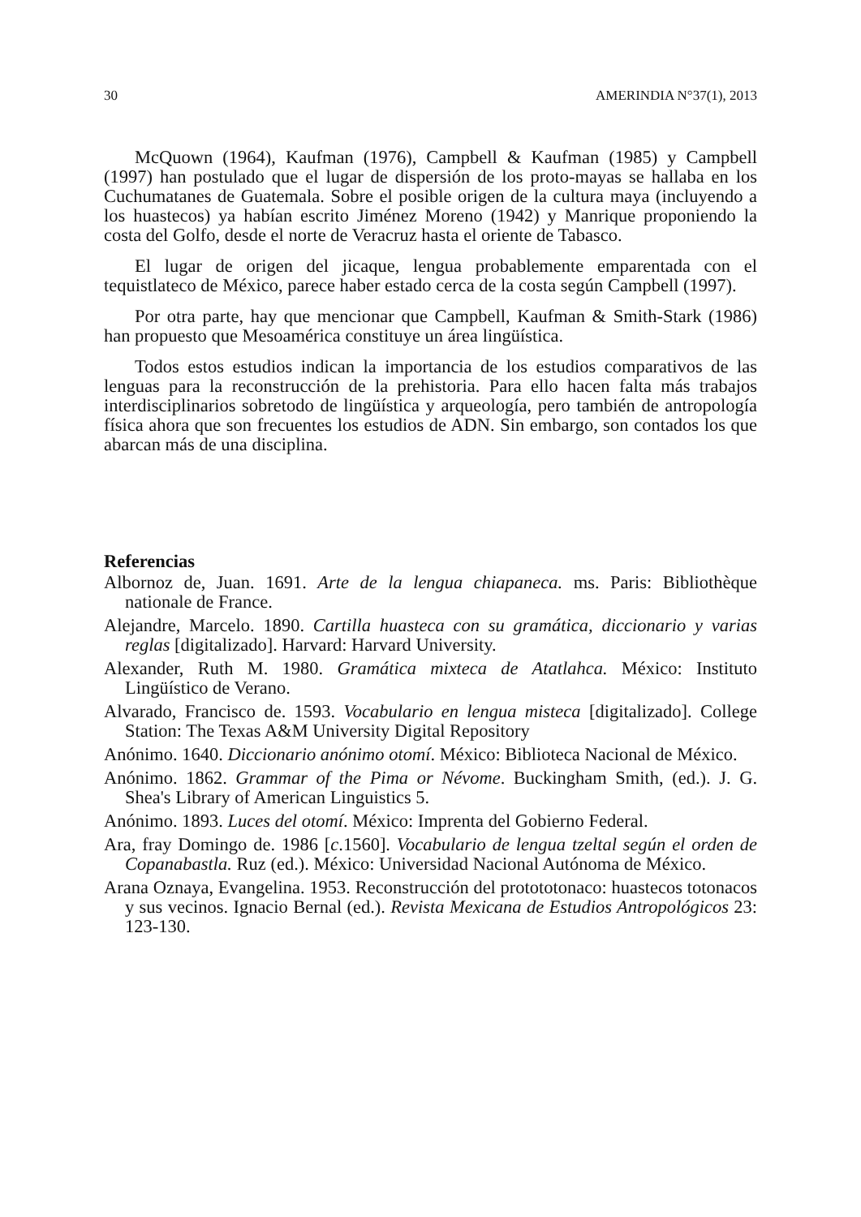30 AMERINDIA N°37(1), 2013
McQuown (1964), Kaufman (1976), Campbell & Kaufman (1985) y Campbell (1997) han postulado que el lugar de dispersión de los proto-mayas se hallaba en los Cuchumatanes de Guatemala. Sobre el posible origen de la cultura maya (incluyendo a los huastecos) ya habían escrito Jiménez Moreno (1942) y Manrique proponiendo la costa del Golfo, desde el norte de Veracruz hasta el oriente de Tabasco.
El lugar de origen del jicaque, lengua probablemente emparentada con el tequistlateco de México, parece haber estado cerca de la costa según Campbell (1997).
Por otra parte, hay que mencionar que Campbell, Kaufman & Smith-Stark (1986) han propuesto que Mesoamérica constituye un área lingüística.
Todos estos estudios indican la importancia de los estudios comparativos de las lenguas para la reconstrucción de la prehistoria. Para ello hacen falta más trabajos interdisciplinarios sobretodo de lingüística y arqueología, pero también de antropología física ahora que son frecuentes los estudios de ADN. Sin embargo, son contados los que abarcan más de una disciplina.
Referencias
Albornoz de, Juan. 1691. Arte de la lengua chiapaneca. ms. Paris: Bibliothèque nationale de France.
Alejandre, Marcelo. 1890. Cartilla huasteca con su gramática, diccionario y varias reglas [digitalizado]. Harvard: Harvard University.
Alexander, Ruth M. 1980. Gramática mixteca de Atatlahca. México: Instituto Lingüístico de Verano.
Alvarado, Francisco de. 1593. Vocabulario en lengua misteca [digitalizado]. College Station: The Texas A&M University Digital Repository
Anónimo. 1640. Diccionario anónimo otomí. México: Biblioteca Nacional de México.
Anónimo. 1862. Grammar of the Pima or Névome. Buckingham Smith, (ed.). J. G. Shea's Library of American Linguistics 5.
Anónimo. 1893. Luces del otomí. México: Imprenta del Gobierno Federal.
Ara, fray Domingo de. 1986 [c.1560]. Vocabulario de lengua tzeltal según el orden de Copanabastla. Ruz (ed.). México: Universidad Nacional Autónoma de México.
Arana Oznaya, Evangelina. 1953. Reconstrucción del protototonaco: huastecos totonacos y sus vecinos. Ignacio Bernal (ed.). Revista Mexicana de Estudios Antropológicos 23: 123-130.